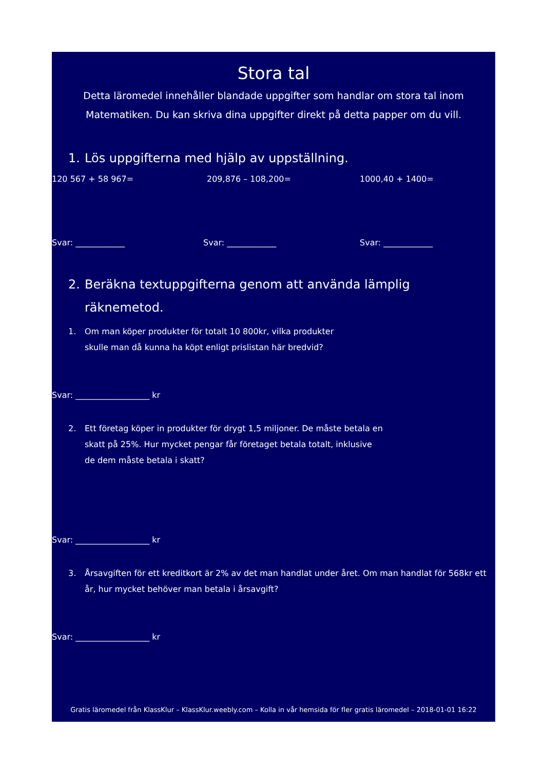Stora tal
Detta läromedel innehåller blandade uppgifter som handlar om stora tal inom
Matematiken. Du kan skriva dina uppgifter direkt på detta papper om du vill.
1. Lös uppgifterna med hjälp av uppställning.
120 567 + 58 967= 209,876 – 108,200= 1000,40 + 1400=
Svar: ____________ Svar: ____________ Svar: ____________
2. Beräkna textuppgifterna genom att använda lämplig
räknemetod.
1. Om man köper produkter för totalt 10 800kr, vilka produkter
skulle man då kunna ha köpt enligt prislistan här bredvid?
Svar: __________________ kr
2. Ett företag köper in produkter för drygt 1,5 miljoner. De måste betala en
skatt på 25%. Hur mycket pengar får företaget betala totalt, inklusive
de dem måste betala i skatt?
Svar: __________________ kr
3. Årsavgiften för ett kreditkort är 2% av det man handlat under året. Om man handlat för 568kr ett
år, hur mycket behöver man betala i årsavgift?
Svar: __________________ kr
Gratis läromedel från KlassKlur – KlassKlur.weebly.com – Kolla in vår hemsida för fler gratis läromedel – 2018-01-01 16:22